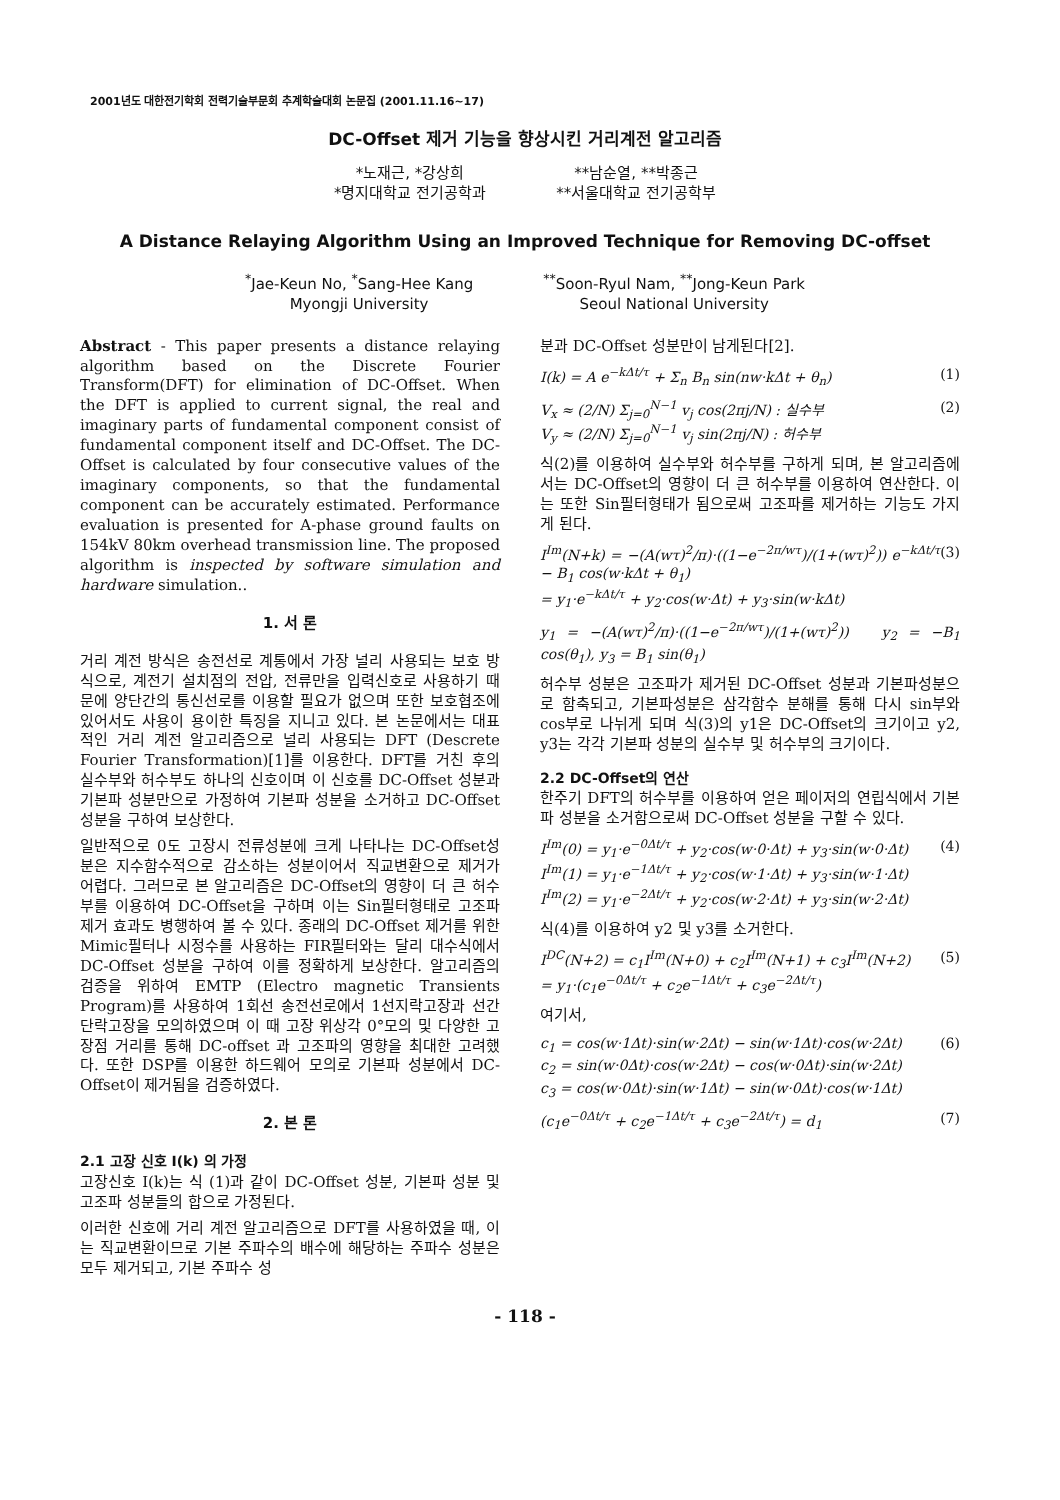2001년도 대한전기학회 전력기술부문회 추계학술대회 논문집 (2001.11.16~17)
DC-Offset 제거 기능을 향상시킨 거리계전 알고리즘
*노재근, *강상희
*명지대학교 전기공학과
**남순열, **박종근
**서울대학교 전기공학부
A Distance Relaying Algorithm Using an Improved Technique for Removing DC-offset
<sup>*</sup> Jae-Keun No, <sup>*</sup>Sang-Hee Kang
Myongji University
<sup>**</sup> Soon-Ryul Nam, <sup>**</sup>Jong-Keun Park
Seoul National University
Abstract - This paper presents a distance relaying algorithm based on the Discrete Fourier Transform(DFT) for elimination of DC-Offset. When the DFT is applied to current signal, the real and imaginary parts of fundamental component consist of fundamental component itself and DC-Offset. The DC-Offset is calculated by four consecutive values of the imaginary components, so that the fundamental component can be accurately estimated. Performance evaluation is presented for A-phase ground faults on 154kV 80km overhead transmission line. The proposed algorithm is inspected by software simulation and hardware simulation..
1. 서 론
거리 계전 방식은 송전선로 계통에서 가장 널리 사용되는 보호 방식으로, 계전기 설치점의 전압, 전류만을 입력신호로 사용하기 때문에 양단간의 통신선로를 이용할 필요가 없으며 또한 보호협조에 있어서도 사용이 용이한 특징을 지니고 있다. 본 논문에서는 대표적인 거리 계전 알고리즘으로 널리 사용되는 DFT (Descrete Fourier Transformation)[1]를 이용한다. DFT를 거친 후의 실수부와 허수부도 하나의 신호이며 이 신호를 DC-Offset 성분과 기본파 성분만으로 가정하여 기본파 성분을 소거하고 DC-Offset성분을 구하여 보상한다.
일반적으로 0도 고장시 전류성분에 크게 나타나는 DC-Offset성분은 지수함수적으로 감소하는 성분이어서 직교변환으로 제거가 어렵다. 그러므로 본 알고리즘은 DC-Offset의 영향이 더 큰 허수부를 이용하여 DC-Offset을 구하며 이는 Sin필터형태로 고조파 제거 효과도 병행하여 볼 수 있다. 종래의 DC-Offset 제거를 위한 Mimic필터나 시정수를 사용하는 FIR필터와는 달리 대수식에서 DC-Offset 성분을 구하여 이를 정확하게 보상한다. 알고리즘의 검증을 위하여 EMTP (Electro magnetic Transients Program)를 사용하여 1회선 송전선로에서 1선지락고장과 선간단락고장을 모의하였으며 이 때 고장 위상각 0°모의 및 다양한 고장점 거리를 통해 DC-offset 과 고조파의 영향을 최대한 고려했다. 또한 DSP를 이용한 하드웨어 모의로 기본파 성분에서 DC-Offset이 제거됨을 검증하였다.
2. 본 론
2.1 고장 신호 I(k) 의 가정
고장신호 I(k)는 식 (1)과 같이 DC-Offset 성분, 기본파 성분 및 고조파 성분들의 합으로 가정된다.
이러한 신호에 거리 계전 알고리즘으로 DFT를 사용하였을 때, 이는 직교변환이므로 기본 주파수의 배수에 해당하는 주파수 성분은 모두 제거되고, 기본 주파수 성
분과 DC-Offset 성분만이 남게된다[2].
I(k) = A e<sup>−kΔt/τ</sup> + Σ<sub>n</sub> B<sub>n</sub> sin(nw·kΔt + θ<sub>n</sub>) (1)
V<sub>x</sub> ≈ (2/N) Σ<sub>j=0</sub><sup>N−1</sup> v<sub>j</sub> cos(2πj/N) : 실수부
V<sub>y</sub> ≈ (2/N) Σ<sub>j=0</sub><sup>N−1</sup> v<sub>j</sub> sin(2πj/N) : 허수부 (2)
식(2)를 이용하여 실수부와 허수부를 구하게 되며, 본 알고리즘에서는 DC-Offset의 영향이 더 큰 허수부를 이용하여 연산한다. 이는 또한 Sin필터형태가 됨으로써 고조파를 제거하는 기능도 가지게 된다.
I<sup>Im</sup>(N+k) = −(A(wτ)<sup>2</sup>/π)·((1−e<sup>−2π/wτ</sup>)/(1+(wτ)<sup>2</sup>)) e<sup>−kΔt/τ</sup> − B<sub>1</sub> cos(w·kΔt + θ<sub>1</sub>)
= y<sub>1</sub>·e<sup>−kΔt/τ</sup> + y<sub>2</sub>·cos(w·Δt) + y<sub>3</sub>·sin(w·kΔt) (3)
y<sub>1</sub> = −(A(wτ)<sup>2</sup>/π)·((1−e<sup>−2π/wτ</sup>)/(1+(wτ)<sup>2</sup>)) y<sub>2</sub> = −B<sub>1</sub> cos(θ<sub>1</sub>), y<sub>3</sub> = B<sub>1</sub> sin(θ<sub>1</sub>)
허수부 성분은 고조파가 제거된 DC-Offset 성분과 기본파성분으로 함축되고, 기본파성분은 삼각함수 분해를 통해 다시 sin부와 cos부로 나뉘게 되며 식(3)의 y1은 DC-Offset의 크기이고 y2, y3는 각각 기본파 성분의 실수부 및 허수부의 크기이다.
2.2 DC-Offset의 연산
한주기 DFT의 허수부를 이용하여 얻은 페이저의 연립식에서 기본파 성분을 소거함으로써 DC-Offset 성분을 구할 수 있다.
I<sup>Im</sup>(0) = y<sub>1</sub>·e<sup>−0Δt/τ</sup> + y<sub>2</sub>·cos(w·0·Δt) + y<sub>3</sub>·sin(w·0·Δt)
I<sup>Im</sup>(1) = y<sub>1</sub>·e<sup>−1Δt/τ</sup> + y<sub>2</sub>·cos(w·1·Δt) + y<sub>3</sub>·sin(w·1·Δt)
I<sup>Im</sup>(2) = y<sub>1</sub>·e<sup>−2Δt/τ</sup> + y<sub>2</sub>·cos(w·2·Δt) + y<sub>3</sub>·sin(w·2·Δt) (4)
식(4)를 이용하여 y2 및 y3를 소거한다.
I<sup>DC</sup>(N+2) = c<sub>1</sub>I<sup>Im</sup>(N+0) + c<sub>2</sub>I<sup>Im</sup>(N+1) + c<sub>3</sub>I<sup>Im</sup>(N+2)
= y<sub>1</sub>·(c<sub>1</sub>e<sup>−0Δt/τ</sup> + c<sub>2</sub>e<sup>−1Δt/τ</sup> + c<sub>3</sub>e<sup>−2Δt/τ</sup>) (5)
여기서,
c<sub>1</sub> = cos(w·1Δt)·sin(w·2Δt) − sin(w·1Δt)·cos(w·2Δt)
c<sub>2</sub> = sin(w·0Δt)·cos(w·2Δt) − cos(w·0Δt)·sin(w·2Δt)
c<sub>3</sub> = cos(w·0Δt)·sin(w·1Δt) − sin(w·0Δt)·cos(w·1Δt) (6)
(c<sub>1</sub>e<sup>−0Δt/τ</sup> + c<sub>2</sub>e<sup>−1Δt/τ</sup> + c<sub>3</sub>e<sup>−2Δt/τ</sup>) = d<sub>1</sub> (7)
- 118 -